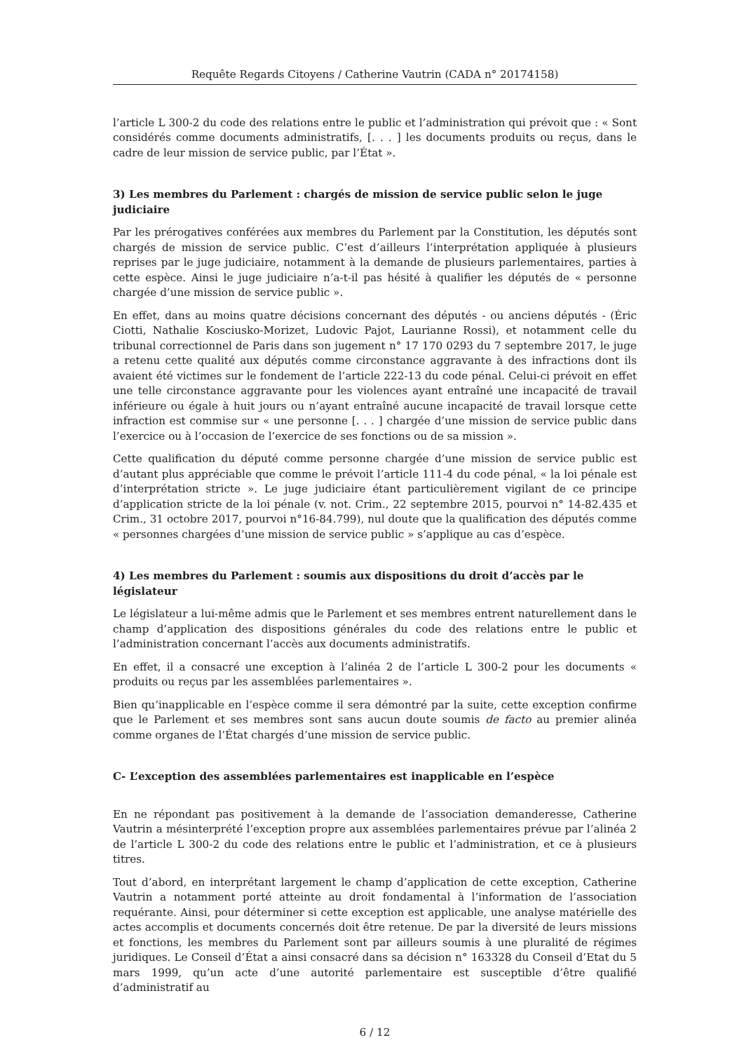Requête Regards Citoyens / Catherine Vautrin (CADA n° 20174158)
l’article L 300-2 du code des relations entre le public et l’administration qui prévoit que : « Sont considérés comme documents administratifs, [. . . ] les documents produits ou reçus, dans le cadre de leur mission de service public, par l’État ».
3) Les membres du Parlement : chargés de mission de service public selon le juge judiciaire
Par les prérogatives conférées aux membres du Parlement par la Constitution, les députés sont chargés de mission de service public. C’est d’ailleurs l’interprétation appliquée à plusieurs reprises par le juge judiciaire, notamment à la demande de plusieurs parlementaires, parties à cette espèce. Ainsi le juge judiciaire n’a-t-il pas hésité à qualifier les députés de « personne chargée d’une mission de service public ».
En effet, dans au moins quatre décisions concernant des députés - ou anciens députés - (Éric Ciotti, Nathalie Kosciusko-Morizet, Ludovic Pajot, Laurianne Rossi), et notamment celle du tribunal correctionnel de Paris dans son jugement n° 17 170 0293 du 7 septembre 2017, le juge a retenu cette qualité aux députés comme circonstance aggravante à des infractions dont ils avaient été victimes sur le fondement de l’article 222-13 du code pénal. Celui-ci prévoit en effet une telle circonstance aggravante pour les violences ayant entraîné une incapacité de travail inférieure ou égale à huit jours ou n’ayant entraîné aucune incapacité de travail lorsque cette infraction est commise sur « une personne [. . . ] chargée d’une mission de service public dans l’exercice ou à l’occasion de l’exercice de ses fonctions ou de sa mission ».
Cette qualification du député comme personne chargée d’une mission de service public est d’autant plus appréciable que comme le prévoit l’article 111-4 du code pénal, « la loi pénale est d’interprétation stricte ». Le juge judiciaire étant particulièrement vigilant de ce principe d’application stricte de la loi pénale (v. not. Crim., 22 septembre 2015, pourvoi n° 14-82.435 et Crim., 31 octobre 2017, pourvoi n°16-84.799), nul doute que la qualification des députés comme « personnes chargées d’une mission de service public » s’applique au cas d’espèce.
4) Les membres du Parlement : soumis aux dispositions du droit d’accès par le législateur
Le législateur a lui-même admis que le Parlement et ses membres entrent naturellement dans le champ d’application des dispositions générales du code des relations entre le public et l’administration concernant l’accès aux documents administratifs.
En effet, il a consacré une exception à l’alinéa 2 de l’article L 300-2 pour les documents « produits ou reçus par les assemblées parlementaires ».
Bien qu’inapplicable en l’espèce comme il sera démontré par la suite, cette exception confirme que le Parlement et ses membres sont sans aucun doute soumis de facto au premier alinéa comme organes de l’État chargés d’une mission de service public.
C- L’exception des assemblées parlementaires est inapplicable en l’espèce
En ne répondant pas positivement à la demande de l’association demanderesse, Catherine Vautrin a mésinterprété l’exception propre aux assemblées parlementaires prévue par l’alinéa 2 de l’article L 300-2 du code des relations entre le public et l’administration, et ce à plusieurs titres.
Tout d’abord, en interprétant largement le champ d’application de cette exception, Catherine Vautrin a notamment porté atteinte au droit fondamental à l’information de l’association requérante. Ainsi, pour déterminer si cette exception est applicable, une analyse matérielle des actes accomplis et documents concernés doit être retenue. De par la diversité de leurs missions et fonctions, les membres du Parlement sont par ailleurs soumis à une pluralité de régimes juridiques. Le Conseil d’État a ainsi consacré dans sa décision n° 163328 du Conseil d’Etat du 5 mars 1999, qu’un acte d’une autorité parlementaire est susceptible d’être qualifié d’administratif au
6 / 12